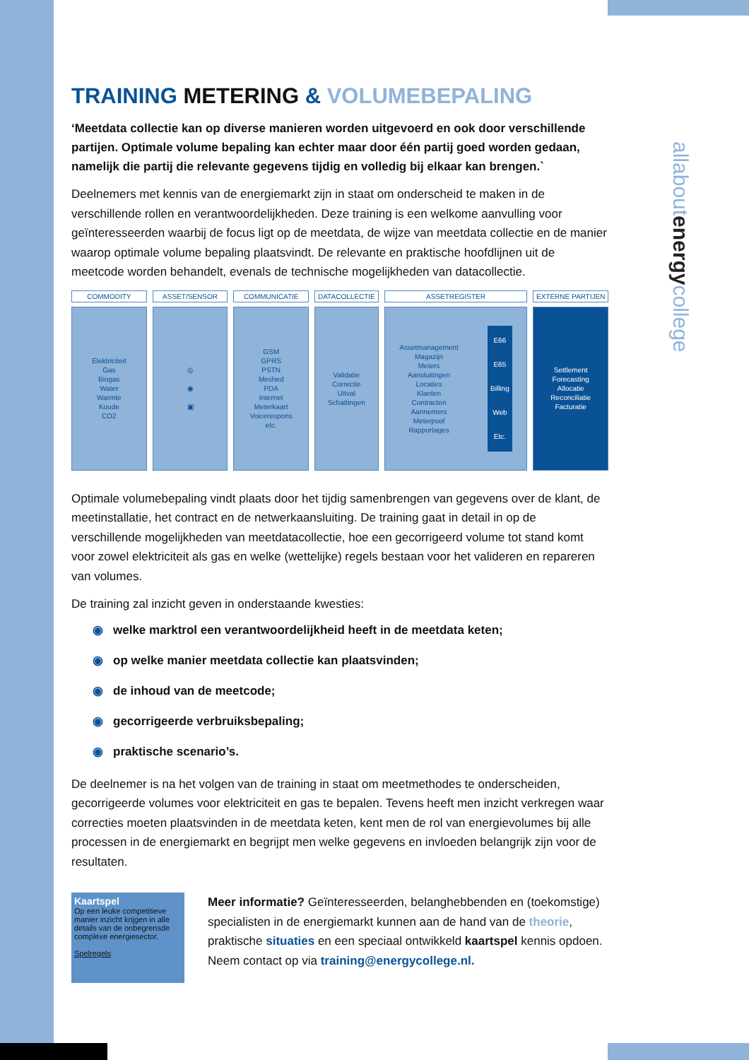allaboutenergycollege
TRAINING METERING & VOLUMEBEPALING
‘Meetdata collectie kan op diverse manieren worden uitgevoerd en ook door verschillende partijen. Optimale volume bepaling kan echter maar door één partij goed worden gedaan, namelijk die partij die relevante gegevens tijdig en volledig bij elkaar kan brengen.`
Deelnemers met kennis van de energiemarkt zijn in staat om onderscheid te maken in de verschillende rollen en verantwoordelijkheden. Deze training is een welkome aanvulling voor geïnteresseerden waarbij de focus ligt op de meetdata, de wijze van meetdata collectie en de manier waarop optimale volume bepaling plaatsvindt. De relevante en praktische hoofdlijnen uit de meetcode worden behandelt, evenals de technische mogelijkheden van datacollectie.
COMMODITY
Elektriciteit
Gas
Biogas
Water
Warmte
Koude
CO2
ASSET/SENSOR
◎
◉
▣
COMMUNICATIE
GSM
GPRS
PSTN
Meshed
PDA
Internet
Meterkaart
Voicerespons
etc.
DATACOLLECTIE
Validatie
Correctie
Uitval
Schattingen
ASSETREGISTER
Assetmanagement
Magazijn
Meters
Aansluitingen
Locaties
Klanten
Contracten
Aannemers
Meterpool
Rapportages
E66
E65
Billing
Web
Etc.
EXTERNE PARTIJEN
Settlement
Forecasting
Allocatie
Reconciliatie
Facturatie
Optimale volumebepaling vindt plaats door het tijdig samenbrengen van gegevens over de klant, de meetinstallatie, het contract en de netwerkaansluiting. De training gaat in detail in op de verschillende mogelijkheden van meetdatacollectie, hoe een gecorrigeerd volume tot stand komt voor zowel elektriciteit als gas en welke (wettelijke) regels bestaan voor het valideren en repareren van volumes.
De training zal inzicht geven in onderstaande kwesties:
◉ welke marktrol een verantwoordelijkheid heeft in de meetdata keten;
◉ op welke manier meetdata collectie kan plaatsvinden;
◉ de inhoud van de meetcode;
◉ gecorrigeerde verbruiksbepaling;
◉ praktische scenario’s.
De deelnemer is na het volgen van de training in staat om meetmethodes te onderscheiden, gecorrigeerde volumes voor elektriciteit en gas te bepalen. Tevens heeft men inzicht verkregen waar correcties moeten plaatsvinden in de meetdata keten, kent men de rol van energievolumes bij alle processen in de energiemarkt en begrijpt men welke gegevens en invloeden belangrijk zijn voor de resultaten.
Kaartspel
Op een leuke competitieve manier inzicht krijgen in alle details van de onbegrensde complexe energiesector.
Spelregels
Meer informatie? Geïnteresseerden, belanghebbenden en (toekomstige) specialisten in de energiemarkt kunnen aan de hand van de theorie, praktische situaties en een speciaal ontwikkeld kaartspel kennis opdoen. Neem contact op via training@energycollege.nl.